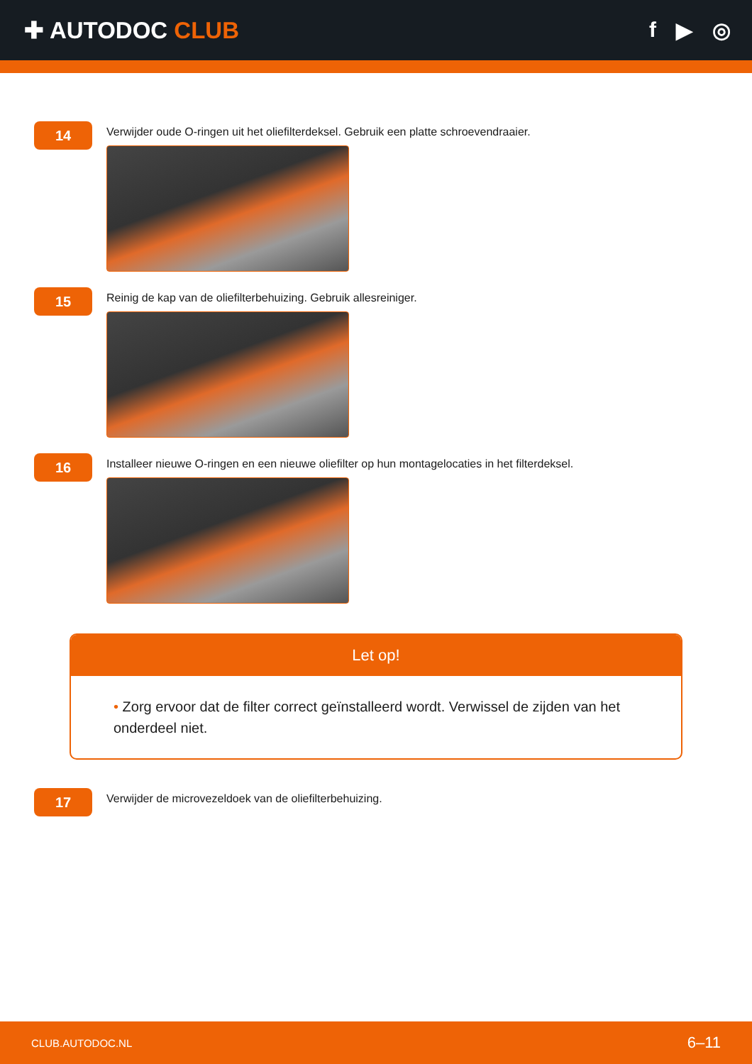✚ AUTODOC CLUB f ▶ ◎
14
Verwijder oude O-ringen uit het oliefilterdeksel. Gebruik een platte schroevendraaier.
15
Reinig de kap van de oliefilterbehuizing. Gebruik allesreiniger.
16
Installeer nieuwe O-ringen en een nieuwe oliefilter op hun montagelocaties in het filterdeksel.
Let op!
• Zorg ervoor dat de filter correct geïnstalleerd wordt. Verwissel de zijden van het onderdeel niet.
17
Verwijder de microvezeldoek van de oliefilterbehuizing.
CLUB.AUTODOC.NL 6–11